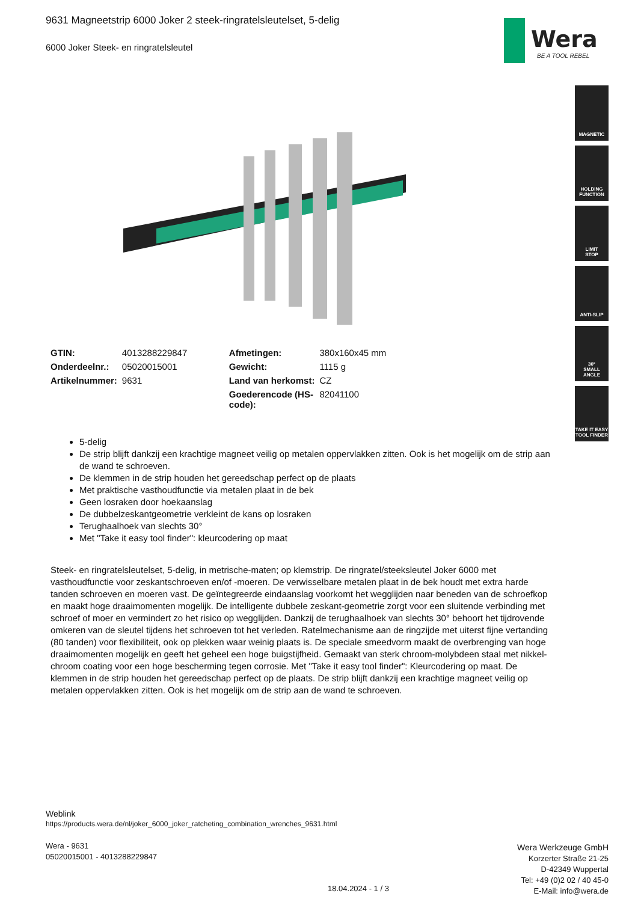9631 Magneetstrip 6000 Joker 2 steek-ringratelsleutelset, 5-delig
6000 Joker Steek- en ringratelsleutel
Wera
BE A TOOL REBEL
MAGNETIC
HOLDING
FUNCTION
LIMIT
STOP
ANTI-SLIP
30°
SMALL
ANGLE
TAKE IT EASY
TOOL FINDER
| GTIN: | 4013288229847 | Afmetingen: | 380x160x45 mm |
| Onderdeelnr.: | 05020015001 | Gewicht: | 1115 g |
| Artikelnummer: | 9631 | Land van herkomst: | CZ |
| | | Goederencode (HS- code): | 82041100 |
5-delig
De strip blijft dankzij een krachtige magneet veilig op metalen oppervlakken zitten. Ook is het mogelijk om de strip aan de wand te schroeven.
De klemmen in de strip houden het gereedschap perfect op de plaats
Met praktische vasthoudfunctie via metalen plaat in de bek
Geen losraken door hoekaanslag
De dubbelzeskantgeometrie verkleint de kans op losraken
Terughaalhoek van slechts 30°
Met "Take it easy tool finder": kleurcodering op maat
Steek- en ringratelsleutelset, 5-delig, in metrische-maten; op klemstrip. De ringratel/steeksleutel Joker 6000 met vasthoudfunctie voor zeskantschroeven en/of -moeren. De verwisselbare metalen plaat in de bek houdt met extra harde tanden schroeven en moeren vast. De geïntegreerde eindaanslag voorkomt het wegglijden naar beneden van de schroefkop en maakt hoge draaimomenten mogelijk. De intelligente dubbele zeskant-geometrie zorgt voor een sluitende verbinding met schroef of moer en vermindert zo het risico op wegglijden. Dankzij de terughaalhoek van slechts 30° behoort het tijdrovende omkeren van de sleutel tijdens het schroeven tot het verleden. Ratelmechanisme aan de ringzijde met uiterst fijne vertanding (80 tanden) voor flexibiliteit, ook op plekken waar weinig plaats is. De speciale smeedvorm maakt de overbrenging van hoge draaimomenten mogelijk en geeft het geheel een hoge buigstijfheid. Gemaakt van sterk chroom-molybdeen staal met nikkel-chroom coating voor een hoge bescherming tegen corrosie. Met "Take it easy tool finder": Kleurcodering op maat. De klemmen in de strip houden het gereedschap perfect op de plaats. De strip blijft dankzij een krachtige magneet veilig op metalen oppervlakken zitten. Ook is het mogelijk om de strip aan de wand te schroeven.
Weblink
https://products.wera.de/nl/joker_6000_joker_ratcheting_combination_wrenches_9631.html
Wera - 9631
05020015001 - 4013288229847
Wera Werkzeuge GmbH
Korzerter Straße 21-25
D-42349 Wuppertal
Tel: +49 (0)2 02 / 40 45-0
E-Mail: info@wera.de
18.04.2024 - 1 / 3